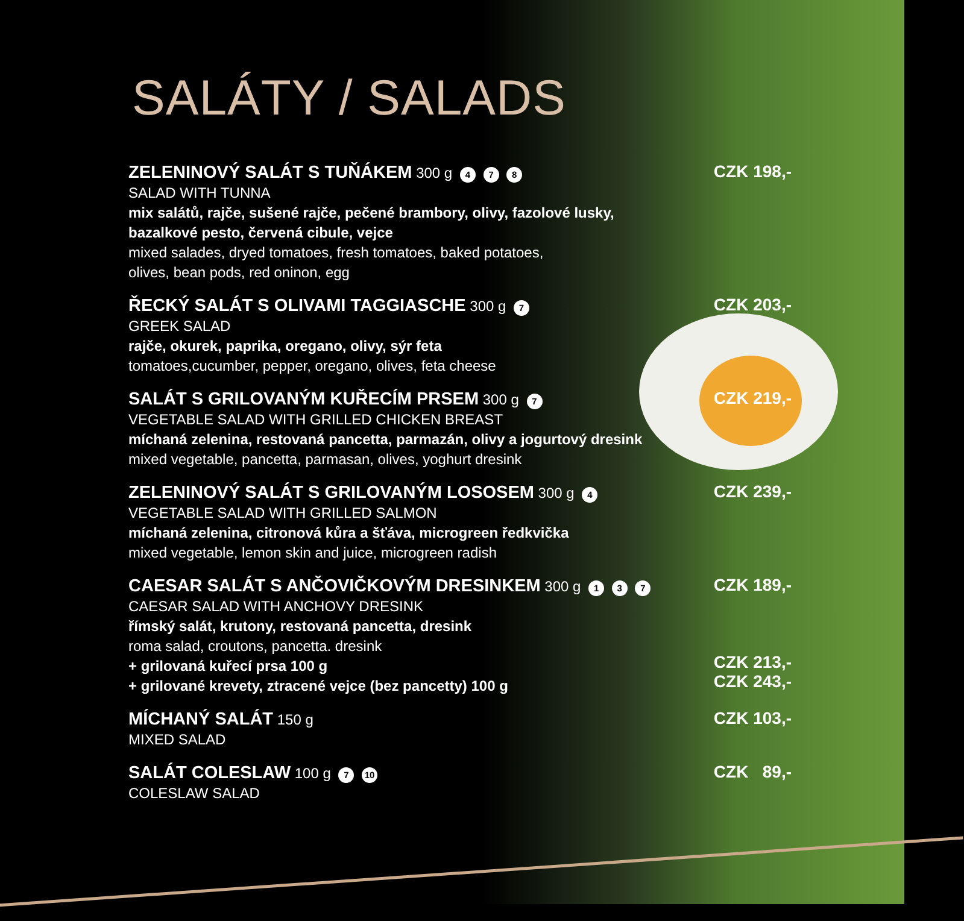SALÁTY / SALADS
ZELENINOVÝ SALÁT S TUŇÁKEM 300 g 4 7 8
SALAD WITH TUNNA
mix salátů, rajče, sušené rajče, pečené brambory, olivy, fazolové lusky,
bazalkové pesto, červená cibule, vejce
mixed salades, dryed tomatoes, fresh tomatoes, baked potatoes,
olives, bean pods, red oninon, egg
CZK 198,-
ŘECKÝ SALÁT S OLIVAMI TAGGIASCHE 300 g 7
GREEK SALAD
rajče, okurek, paprika, oregano, olivy, sýr feta
tomatoes,cucumber, pepper, oregano, olives, feta cheese
CZK 203,-
SALÁT S GRILOVANÝM KUŘECÍM PRSEM 300 g 7
VEGETABLE SALAD WITH GRILLED CHICKEN BREAST
míchaná zelenina, restovaná pancetta, parmazán, olivy a jogurtový dresink
mixed vegetable, pancetta, parmasan, olives, yoghurt dresink
CZK 219,-
ZELENINOVÝ SALÁT S GRILOVANÝM LOSOSEM 300 g 4
VEGETABLE SALAD WITH GRILLED SALMON
míchaná zelenina, citronová kůra a šťáva, microgreen ředkvička
mixed vegetable, lemon skin and juice, microgreen radish
CZK 239,-
CAESAR SALÁT S ANČOVIČKOVÝM DRESINKEM 300 g 1 3 7
CAESAR SALAD WITH ANCHOVY DRESINK
římský salát, krutony, restovaná pancetta, dresink
roma salad, croutons, pancetta. dresink
+ grilovaná kuřecí prsa 100 g
+ grilované krevety, ztracené vejce (bez pancetty) 100 g
CZK 189,-
CZK 213,-
CZK 243,-
MÍCHANÝ SALÁT 150 g
MIXED SALAD
CZK 103,-
SALÁT COLESLAW 100 g 7 10
COLESLAW SALAD
CZK 89,-